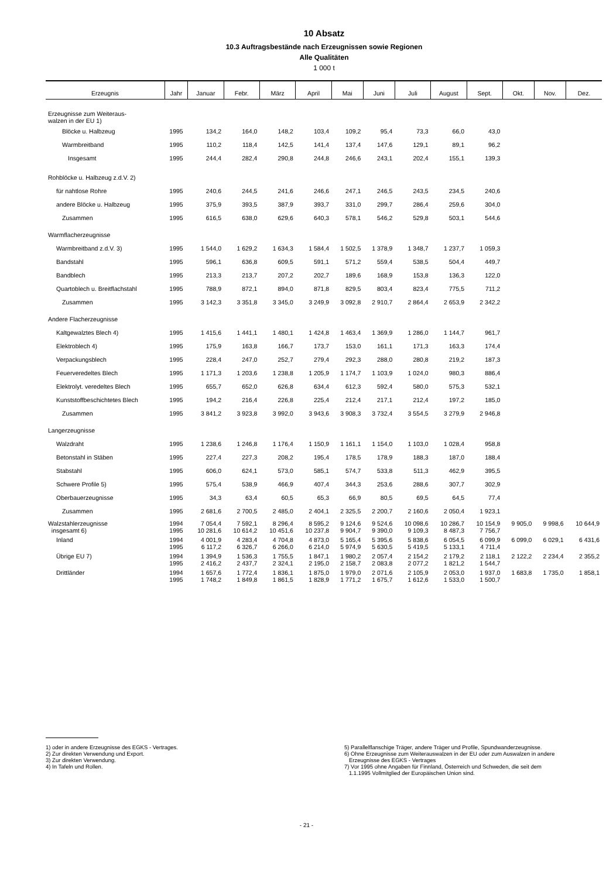10 Absatz
10.3 Auftragsbestände nach Erzeugnissen sowie Regionen
Alle Qualitäten
1 000 t
| Erzeugnis | Jahr | Januar | Febr. | März | April | Mai | Juni | Juli | August | Sept. | Okt. | Nov. | Dez. |
| --- | --- | --- | --- | --- | --- | --- | --- | --- | --- | --- | --- | --- | --- |
| Erzeugnisse zum Weiteraus- walzen in der EU 1) | | | | | | | | | | | | | |
| Blöcke u. Halbzeug | 1995 | 134,2 | 164,0 | 148,2 | 103,4 | 109,2 | 95,4 | 73,3 | 66,0 | 43,0 | | | |
| Warmbreitband | 1995 | 110,2 | 118,4 | 142,5 | 141,4 | 137,4 | 147,6 | 129,1 | 89,1 | 96,2 | | | |
| Insgesamt | 1995 | 244,4 | 282,4 | 290,8 | 244,8 | 246,6 | 243,1 | 202,4 | 155,1 | 139,3 | | | |
| Rohblöcke u. Halbzeug z.d.V. 2) | | | | | | | | | | | | | |
| für nahtlose Rohre | 1995 | 240,6 | 244,5 | 241,6 | 246,6 | 247,1 | 246,5 | 243,5 | 234,5 | 240,6 | | | |
| andere Blöcke u. Halbzeug | 1995 | 375,9 | 393,5 | 387,9 | 393,7 | 331,0 | 299,7 | 286,4 | 259,6 | 304,0 | | | |
| Zusammen | 1995 | 616,5 | 638,0 | 629,6 | 640,3 | 578,1 | 546,2 | 529,8 | 503,1 | 544,6 | | | |
| Warmflacherzeugnisse | | | | | | | | | | | | | |
| Warmbreitband z.d.V. 3) | 1995 | 1 544,0 | 1 629,2 | 1 634,3 | 1 584,4 | 1 502,5 | 1 378,9 | 1 348,7 | 1 237,7 | 1 059,3 | | | |
| Bandstahl | 1995 | 596,1 | 636,8 | 609,5 | 591,1 | 571,2 | 559,4 | 538,5 | 504,4 | 449,7 | | | |
| Bandblech | 1995 | 213,3 | 213,7 | 207,2 | 202,7 | 189,6 | 168,9 | 153,8 | 136,3 | 122,0 | | | |
| Quartoblech u. Breitflachstahl | 1995 | 788,9 | 872,1 | 894,0 | 871,8 | 829,5 | 803,4 | 823,4 | 775,5 | 711,2 | | | |
| Zusammen | 1995 | 3 142,3 | 3 351,8 | 3 345,0 | 3 249,9 | 3 092,8 | 2 910,7 | 2 864,4 | 2 653,9 | 2 342,2 | | | |
| Andere Flacherzeugnisse | | | | | | | | | | | | | |
| Kaltgewalztes Blech 4) | 1995 | 1 415,6 | 1 441,1 | 1 480,1 | 1 424,8 | 1 463,4 | 1 369,9 | 1 286,0 | 1 144,7 | 961,7 | | | |
| Elektroblech 4) | 1995 | 175,9 | 163,8 | 166,7 | 173,7 | 153,0 | 161,1 | 171,3 | 163,3 | 174,4 | | | |
| Verpackungsblech | 1995 | 228,4 | 247,0 | 252,7 | 279,4 | 292,3 | 288,0 | 280,8 | 219,2 | 187,3 | | | |
| Feuerveredeltes Blech | 1995 | 1 171,3 | 1 203,6 | 1 238,8 | 1 205,9 | 1 174,7 | 1 103,9 | 1 024,0 | 980,3 | 886,4 | | | |
| Elektrolyt. veredeltes Blech | 1995 | 655,7 | 652,0 | 626,8 | 634,4 | 612,3 | 592,4 | 580,0 | 575,3 | 532,1 | | | |
| Kunststoffbeschichtetes Blech | 1995 | 194,2 | 216,4 | 226,8 | 225,4 | 212,4 | 217,1 | 212,4 | 197,2 | 185,0 | | | |
| Zusammen | 1995 | 3 841,2 | 3 923,8 | 3 992,0 | 3 943,6 | 3 908,3 | 3 732,4 | 3 554,5 | 3 279,9 | 2 946,8 | | | |
| Langerzeugnisse | | | | | | | | | | | | | |
| Walzdraht | 1995 | 1 238,6 | 1 246,8 | 1 176,4 | 1 150,9 | 1 161,1 | 1 154,0 | 1 103,0 | 1 028,4 | 958,8 | | | |
| Betonstahl in Stäben | 1995 | 227,4 | 227,3 | 208,2 | 195,4 | 178,5 | 178,9 | 188,3 | 187,0 | 188,4 | | | |
| Stabstahl | 1995 | 606,0 | 624,1 | 573,0 | 585,1 | 574,7 | 533,8 | 511,3 | 462,9 | 395,5 | | | |
| Schwere Profile 5) | 1995 | 575,4 | 538,9 | 466,9 | 407,4 | 344,3 | 253,6 | 288,6 | 307,7 | 302,9 | | | |
| Oberbauerzeugnisse | 1995 | 34,3 | 63,4 | 60,5 | 65,3 | 66,9 | 80,5 | 69,5 | 64,5 | 77,4 | | | |
| Zusammen | 1995 | 2 681,6 | 2 700,5 | 2 485,0 | 2 404,1 | 2 325,5 | 2 200,7 | 2 160,6 | 2 050,4 | 1 923,1 | | | |
| Walzstahlerzeugnisse insgesamt 6) | 1994 1995 | 7 054,4 10 281,6 | 7 592,1 10 614,2 | 8 296,4 10 451,6 | 8 595,2 10 237,8 | 9 124,6 9 904,7 | 9 524,6 9 390,0 | 10 098,6 9 109,3 | 10 286,7 8 487,3 | 10 154,9 7 756,7 | 9 905,0 | 9 998,6 | 10 644,9 |
| Inland | 1994 1995 | 4 001,9 6 117,2 | 4 283,4 6 326,7 | 4 704,8 6 266,0 | 4 873,0 6 214,0 | 5 165,4 5 974,9 | 5 395,6 5 630,5 | 5 838,6 5 419,5 | 6 054,5 5 133,1 | 6 099,9 4 711,4 | 6 099,0 | 6 029,1 | 6 431,6 |
| Übrige EU 7) | 1994 1995 | 1 394,9 2 416,2 | 1 536,3 2 437,7 | 1 755,5 2 324,1 | 1 847,1 2 195,0 | 1 980,2 2 158,7 | 2 057,4 2 083,8 | 2 154,2 2 077,2 | 2 179,2 1 821,2 | 2 118,1 1 544,7 | 2 122,2 | 2 234,4 | 2 355,2 |
| Drittländer | 1994 1995 | 1 657,6 1 748,2 | 1 772,4 1 849,8 | 1 836,1 1 861,5 | 1 875,0 1 828,9 | 1 979,0 1 771,2 | 2 071,6 1 675,7 | 2 105,9 1 612,6 | 2 053,0 1 533,0 | 1 937,0 1 500,7 | 1 683,8 | 1 735,0 | 1 858,1 |
1) oder in andere Erzeugnisse des EGKS - Vertrages.
2) Zur direkten Verwendung und Export.
3) Zur direkten Verwendung.
4) In Tafeln und Rollen.
5) Parallelflanschige Träger, andere Träger und Profile, Spundwanderzeugnisse.
6) Ohne Erzeugnisse zum Weiterauswalzen in der EU oder zum Auswalzen in andere
Erzeugnisse des EGKS - Vertrages
7) Vor 1995 ohne Angaben für Finnland, Österreich und Schweden, die seit dem
1.1.1995 Vollmitglied der Europäischen Union sind.
- 21 -